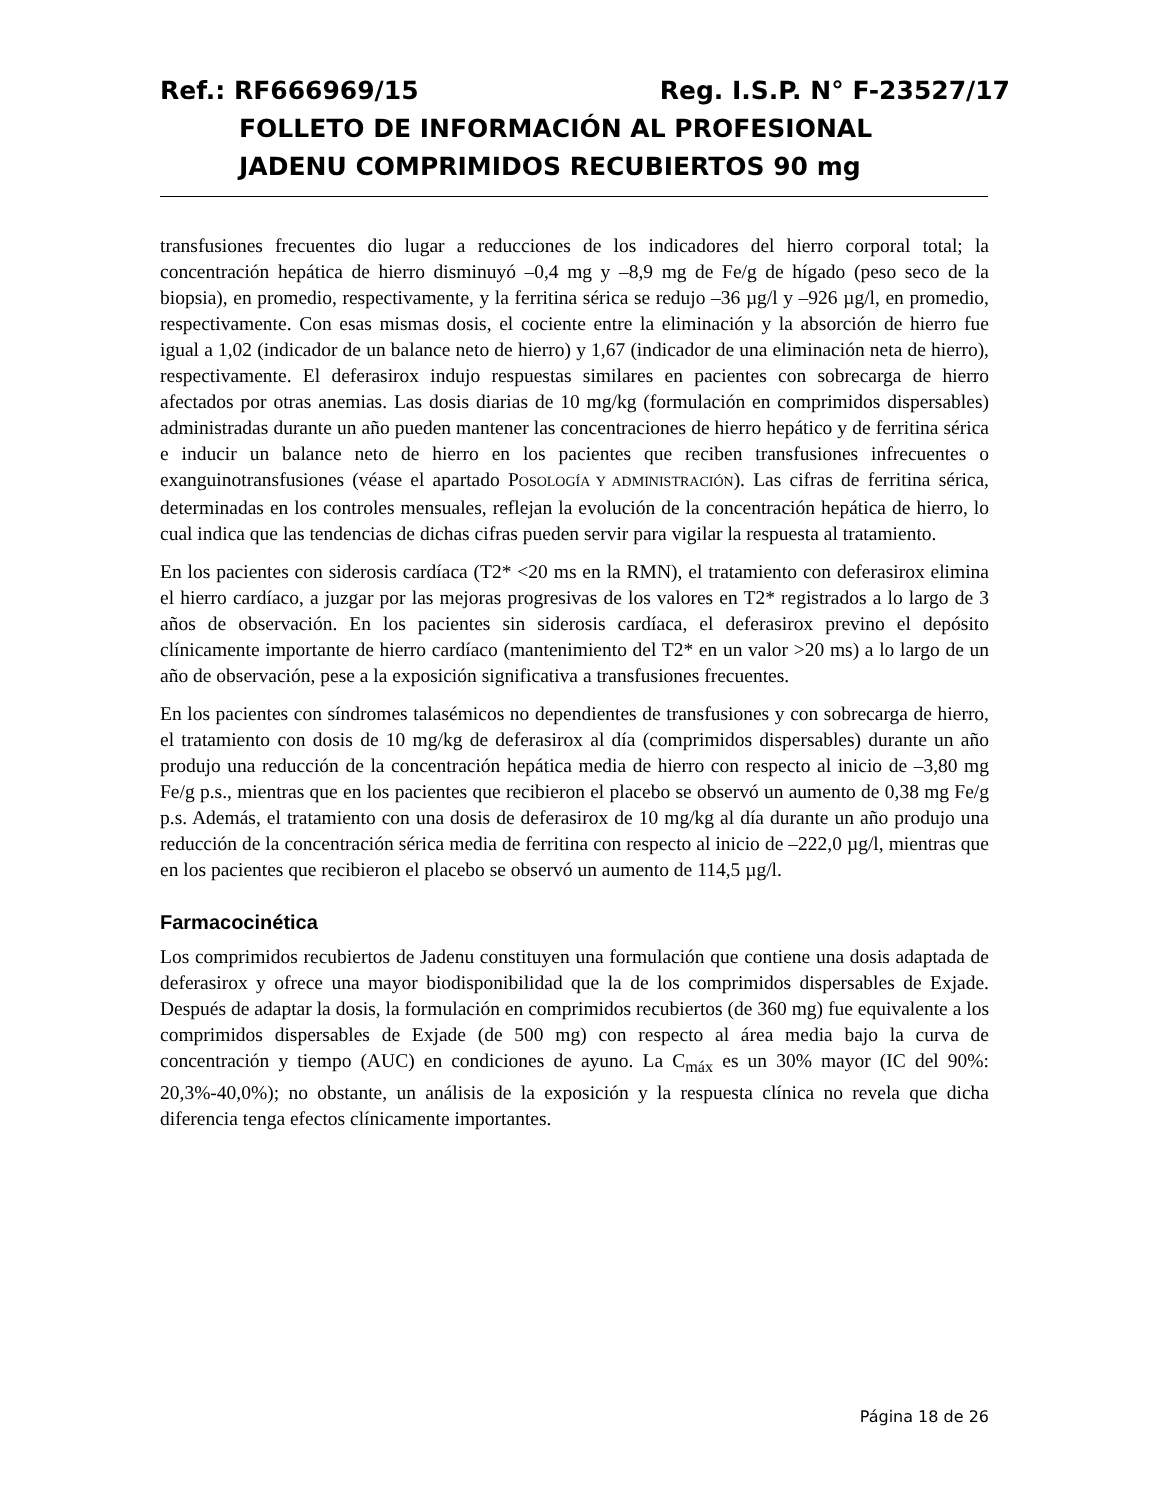Ref.: RF666969/15 Reg. I.S.P. N° F-23527/17
FOLLETO DE INFORMACIÓN AL PROFESIONAL
JADENU COMPRIMIDOS RECUBIERTOS 90 mg
transfusiones frecuentes dio lugar a reducciones de los indicadores del hierro corporal total; la concentración hepática de hierro disminuyó –0,4 mg y –8,9 mg de Fe/g de hígado (peso seco de la biopsia), en promedio, respectivamente, y la ferritina sérica se redujo –36 µg/l y –926 µg/l, en promedio, respectivamente. Con esas mismas dosis, el cociente entre la eliminación y la absorción de hierro fue igual a 1,02 (indicador de un balance neto de hierro) y 1,67 (indicador de una eliminación neta de hierro), respectivamente. El deferasirox indujo respuestas similares en pacientes con sobrecarga de hierro afectados por otras anemias. Las dosis diarias de 10 mg/kg (formulación en comprimidos dispersables) administradas durante un año pueden mantener las concentraciones de hierro hepático y de ferritina sérica e inducir un balance neto de hierro en los pacientes que reciben transfusiones infrecuentes o exanguinotransfusiones (véase el apartado POSOLOGÍA Y ADMINISTRACIÓN). Las cifras de ferritina sérica, determinadas en los controles mensuales, reflejan la evolución de la concentración hepática de hierro, lo cual indica que las tendencias de dichas cifras pueden servir para vigilar la respuesta al tratamiento.
En los pacientes con siderosis cardíaca (T2* <20 ms en la RMN), el tratamiento con deferasirox elimina el hierro cardíaco, a juzgar por las mejoras progresivas de los valores en T2* registrados a lo largo de 3 años de observación. En los pacientes sin siderosis cardíaca, el deferasirox previno el depósito clínicamente importante de hierro cardíaco (mantenimiento del T2* en un valor >20 ms) a lo largo de un año de observación, pese a la exposición significativa a transfusiones frecuentes.
En los pacientes con síndromes talasémicos no dependientes de transfusiones y con sobrecarga de hierro, el tratamiento con dosis de 10 mg/kg de deferasirox al día (comprimidos dispersables) durante un año produjo una reducción de la concentración hepática media de hierro con respecto al inicio de –3,80 mg Fe/g p.s., mientras que en los pacientes que recibieron el placebo se observó un aumento de 0,38 mg Fe/g p.s. Además, el tratamiento con una dosis de deferasirox de 10 mg/kg al día durante un año produjo una reducción de la concentración sérica media de ferritina con respecto al inicio de –222,0 µg/l, mientras que en los pacientes que recibieron el placebo se observó un aumento de 114,5 µg/l.
Farmacocinética
Los comprimidos recubiertos de Jadenu constituyen una formulación que contiene una dosis adaptada de deferasirox y ofrece una mayor biodisponibilidad que la de los comprimidos dispersables de Exjade. Después de adaptar la dosis, la formulación en comprimidos recubiertos (de 360 mg) fue equivalente a los comprimidos dispersables de Exjade (de 500 mg) con respecto al área media bajo la curva de concentración y tiempo (AUC) en condiciones de ayuno. La C<sub>máx</sub> es un 30% mayor (IC del 90%: 20,3%-40,0%); no obstante, un análisis de la exposición y la respuesta clínica no revela que dicha diferencia tenga efectos clínicamente importantes.
Página 18 de 26